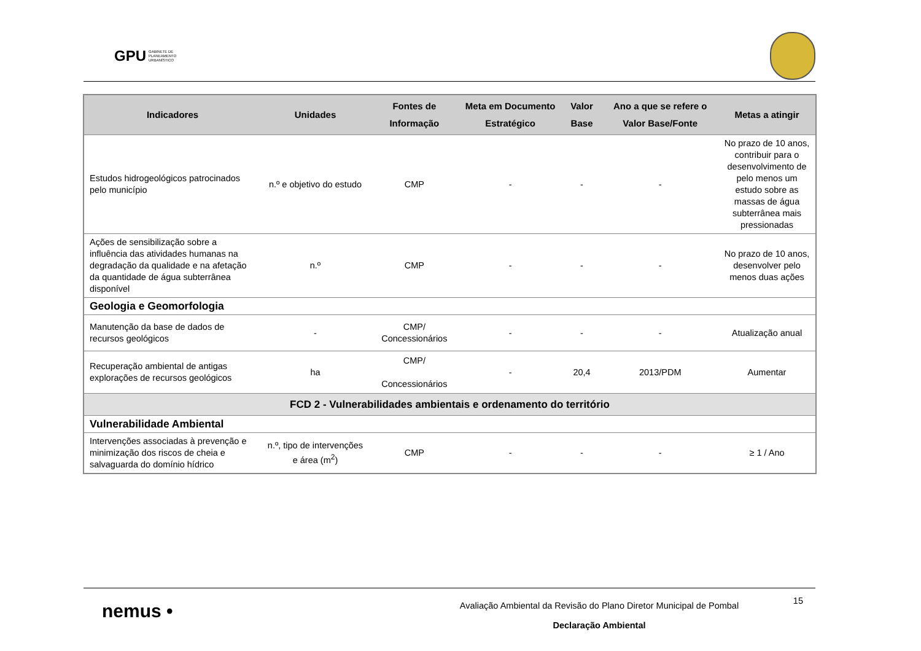GPU GABINETE DE
PLANEAMENTO
URBANÍSTICO
| Indicadores | Unidades | Fontes de Informação | Meta em Documento Estratégico | Valor Base | Ano a que se refere o Valor Base/Fonte | Metas a atingir |
| --- | --- | --- | --- | --- | --- | --- |
| Estudos hidrogeológicos patrocinados pelo município | n.º e objetivo do estudo | CMP | - | - | - | No prazo de 10 anos, contribuir para o desenvolvimento de pelo menos um estudo sobre as massas de água subterrânea mais pressionadas |
| Ações de sensibilização sobre a influência das atividades humanas na degradação da qualidade e na afetação da quantidade de água subterrânea disponível | n.º | CMP | - | - | - | No prazo de 10 anos, desenvolver pelo menos duas ações |
| Geologia e Geomorfologia | | | | | | |
| Manutenção da base de dados de recursos geológicos | - | CMP/ Concessionários | - | - | - | Atualização anual |
| Recuperação ambiental de antigas explorações de recursos geológicos | ha | CMP/ Concessionários | - | 20,4 | 2013/PDM | Aumentar |
| FCD 2 - Vulnerabilidades ambientais e ordenamento do território | | | | | | |
| Vulnerabilidade Ambiental | | | | | | |
| Intervenções associadas à prevenção e minimização dos riscos de cheia e salvaguarda do domínio hídrico | n.º, tipo de intervenções e área (m<sup>2</sup>) | CMP | - | - | - | ≥ 1 / Ano |
nemus •
Avaliação Ambiental da Revisão do Plano Diretor Municipal de Pombal
Declaração Ambiental
15